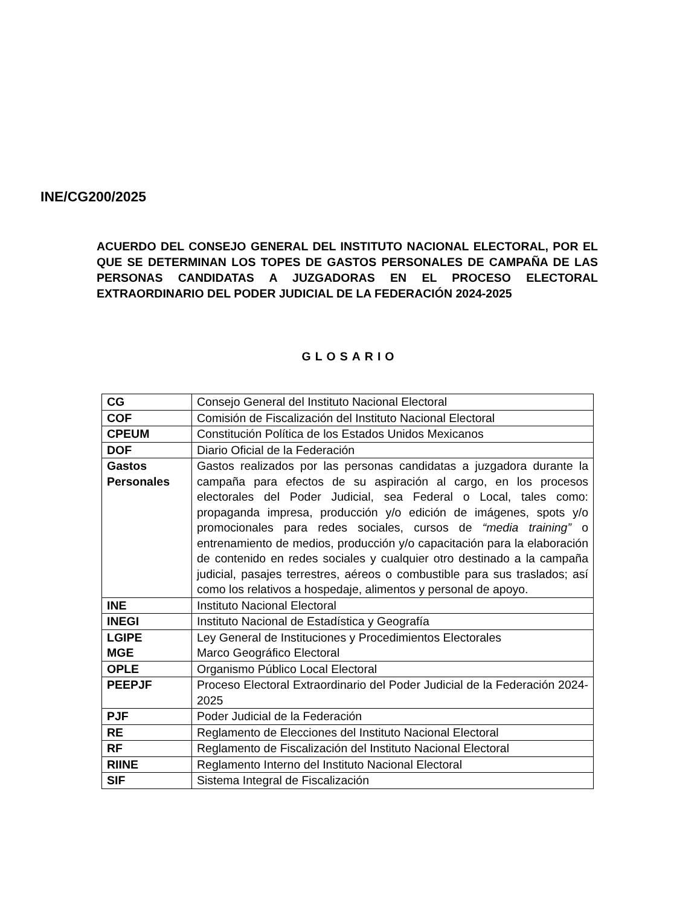INE/CG200/2025
ACUERDO DEL CONSEJO GENERAL DEL INSTITUTO NACIONAL ELECTORAL, POR EL QUE SE DETERMINAN LOS TOPES DE GASTOS PERSONALES DE CAMPAÑA DE LAS PERSONAS CANDIDATAS A JUZGADORAS EN EL PROCESO ELECTORAL EXTRAORDINARIO DEL PODER JUDICIAL DE LA FEDERACIÓN 2024-2025
GLOSARIO
| CG | Consejo General del Instituto Nacional Electoral |
| COF | Comisión de Fiscalización del Instituto Nacional Electoral |
| CPEUM | Constitución Política de los Estados Unidos Mexicanos |
| DOF | Diario Oficial de la Federación |
| Gastos Personales | Gastos realizados por las personas candidatas a juzgadora durante la campaña para efectos de su aspiración al cargo, en los procesos electorales del Poder Judicial, sea Federal o Local, tales como: propaganda impresa, producción y/o edición de imágenes, spots y/o promocionales para redes sociales, cursos de “media training” o entrenamiento de medios, producción y/o capacitación para la elaboración de contenido en redes sociales y cualquier otro destinado a la campaña judicial, pasajes terrestres, aéreos o combustible para sus traslados; así como los relativos a hospedaje, alimentos y personal de apoyo. |
| INE | Instituto Nacional Electoral |
| INEGI | Instituto Nacional de Estadística y Geografía |
| LGIPE MGE | Ley General de Instituciones y Procedimientos Electorales Marco Geográfico Electoral |
| OPLE | Organismo Público Local Electoral |
| PEEPJF | Proceso Electoral Extraordinario del Poder Judicial de la Federación 2024-2025 |
| PJF | Poder Judicial de la Federación |
| RE | Reglamento de Elecciones del Instituto Nacional Electoral |
| RF | Reglamento de Fiscalización del Instituto Nacional Electoral |
| RIINE | Reglamento Interno del Instituto Nacional Electoral |
| SIF | Sistema Integral de Fiscalización |